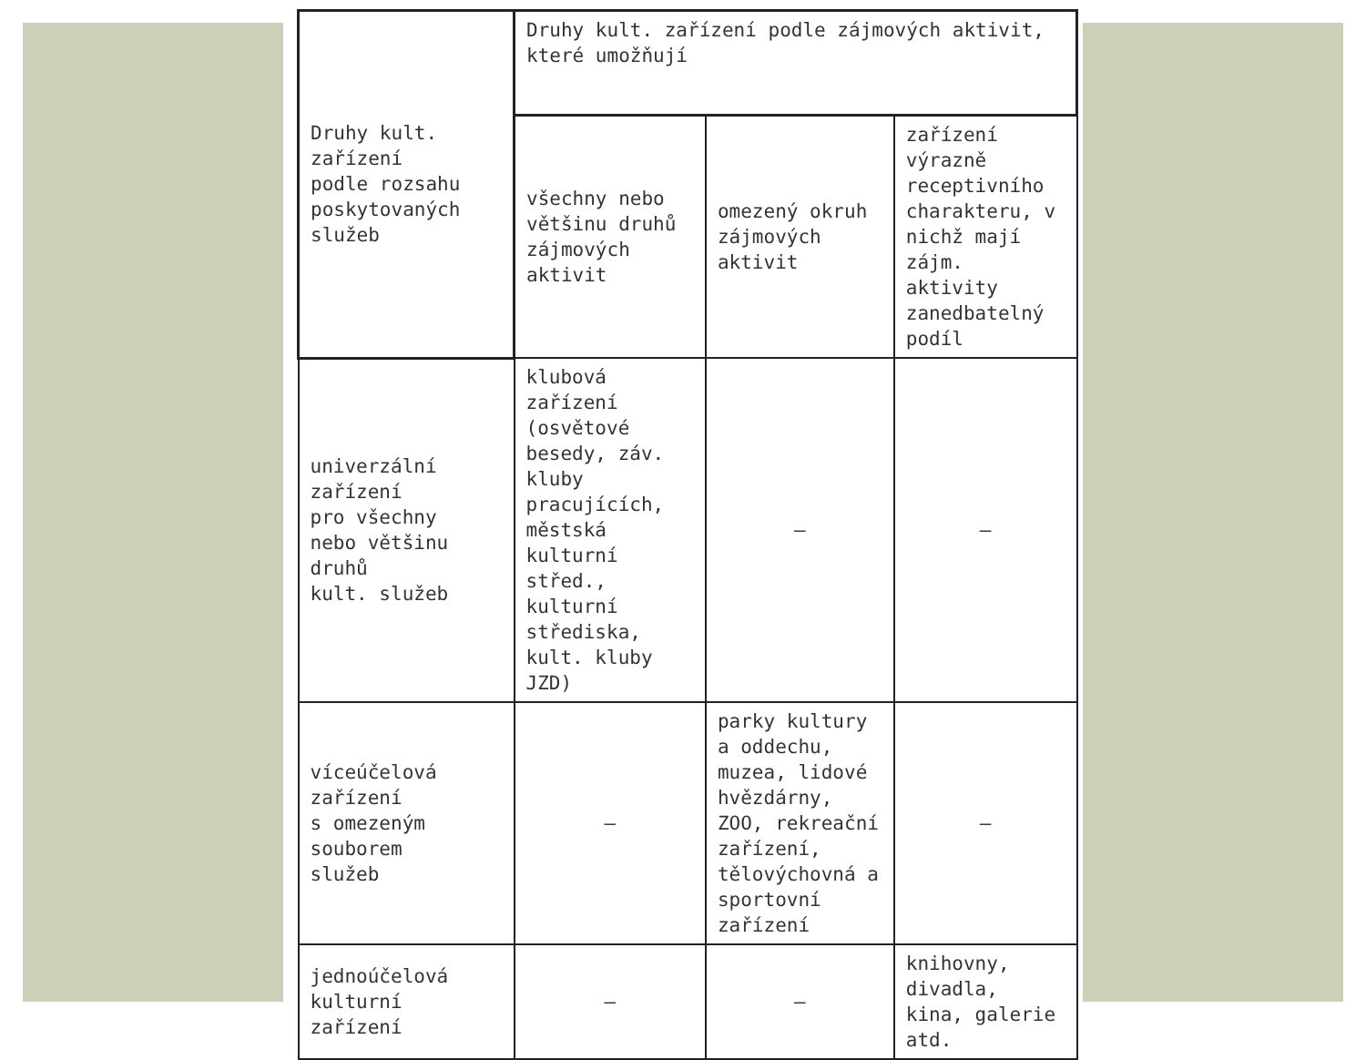| Druhy kult. zařízení podle rozsahu poskytovaných služeb | Druhy kult. zařízení podle zájmových aktivit, které umožňují | | |
| | všechny nebo většinu druhů zájmových aktivit | omezený okruh zájmových aktivit | zařízení výrazně receptivního charakteru, v nichž mají zájm. aktivity zanedbatelný podíl |
| univerzální zařízení pro všechny nebo většinu druhů kult. služeb | klubová zařízení (osvětové besedy, záv. kluby pracujících, městská kulturní střed., kulturní střediska, kult. kluby JZD) | – | – |
| víceúčelová zařízení s omezeným souborem služeb | – | parky kultury a oddechu, muzea, lidové hvězdárny, ZOO, rekreační zařízení, tělovýchovná a sportovní zařízení | – |
| jednoúčelová kulturní zařízení | – | – | knihovny, divadla, kina, galerie atd. |